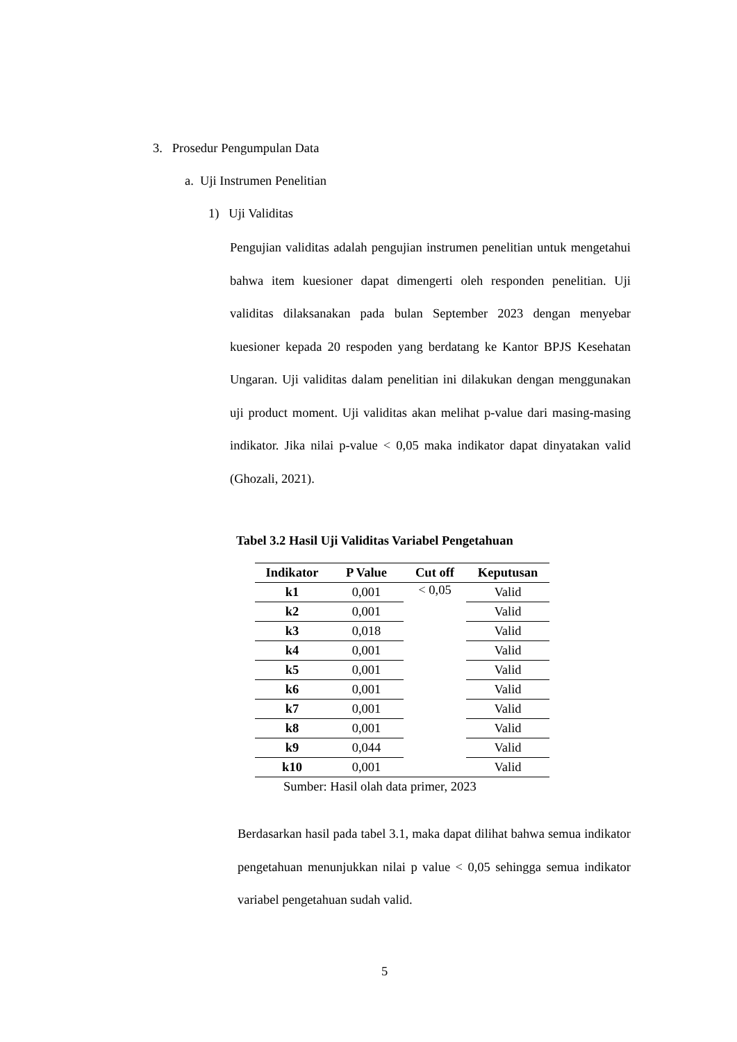3. Prosedur Pengumpulan Data
a. Uji Instrumen Penelitian
1) Uji Validitas
Pengujian validitas adalah pengujian instrumen penelitian untuk mengetahui bahwa item kuesioner dapat dimengerti oleh responden penelitian. Uji validitas dilaksanakan pada bulan September 2023 dengan menyebar kuesioner kepada 20 respoden yang berdatang ke Kantor BPJS Kesehatan Ungaran. Uji validitas dalam penelitian ini dilakukan dengan menggunakan uji product moment. Uji validitas akan melihat p-value dari masing-masing indikator. Jika nilai p-value < 0,05 maka indikator dapat dinyatakan valid (Ghozali, 2021).
Tabel 3.2 Hasil Uji Validitas Variabel Pengetahuan
| Indikator | P Value | Cut off | Keputusan |
| --- | --- | --- | --- |
| k1 | 0,001 | < 0,05 | Valid |
| k2 | 0,001 | | Valid |
| k3 | 0,018 | | Valid |
| k4 | 0,001 | | Valid |
| k5 | 0,001 | | Valid |
| k6 | 0,001 | | Valid |
| k7 | 0,001 | | Valid |
| k8 | 0,001 | | Valid |
| k9 | 0,044 | | Valid |
| k10 | 0,001 | | Valid |
Sumber: Hasil olah data primer, 2023
Berdasarkan hasil pada tabel 3.1, maka dapat dilihat bahwa semua indikator pengetahuan menunjukkan nilai p value < 0,05 sehingga semua indikator variabel pengetahuan sudah valid.
5